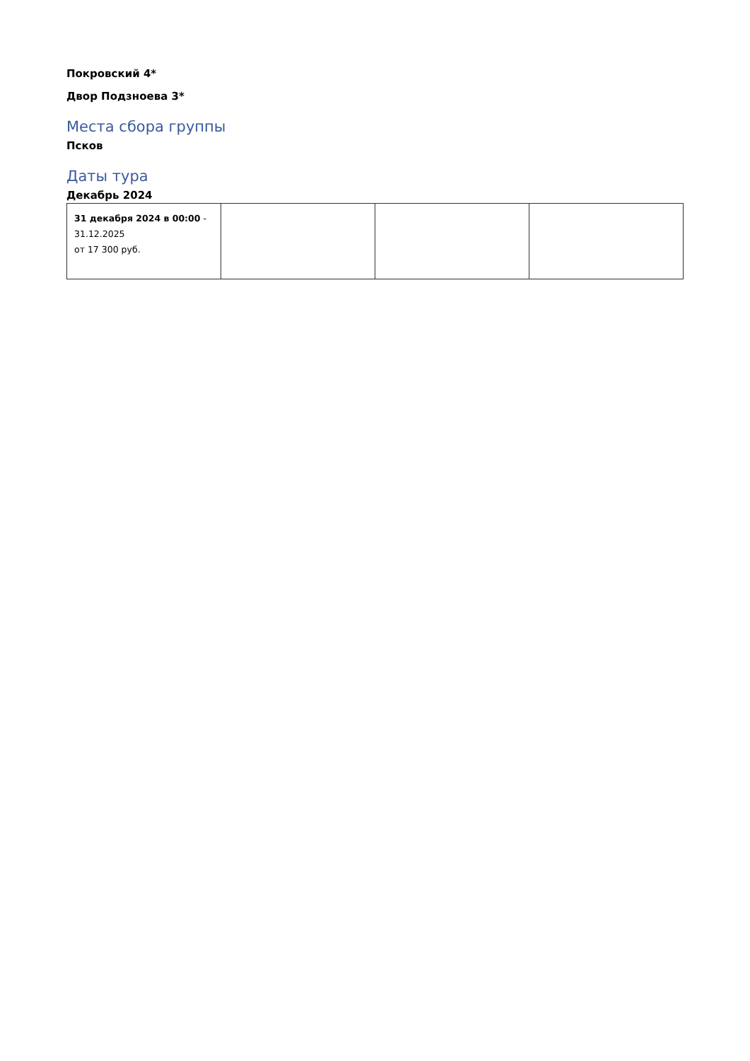Покровский 4*
Двор Подзноева 3*
Места сбора группы
Псков
Даты тура
Декабрь 2024
| 31 декабря 2024 в 00:00 - 31.12.2025 от 17 300 руб. | | | |